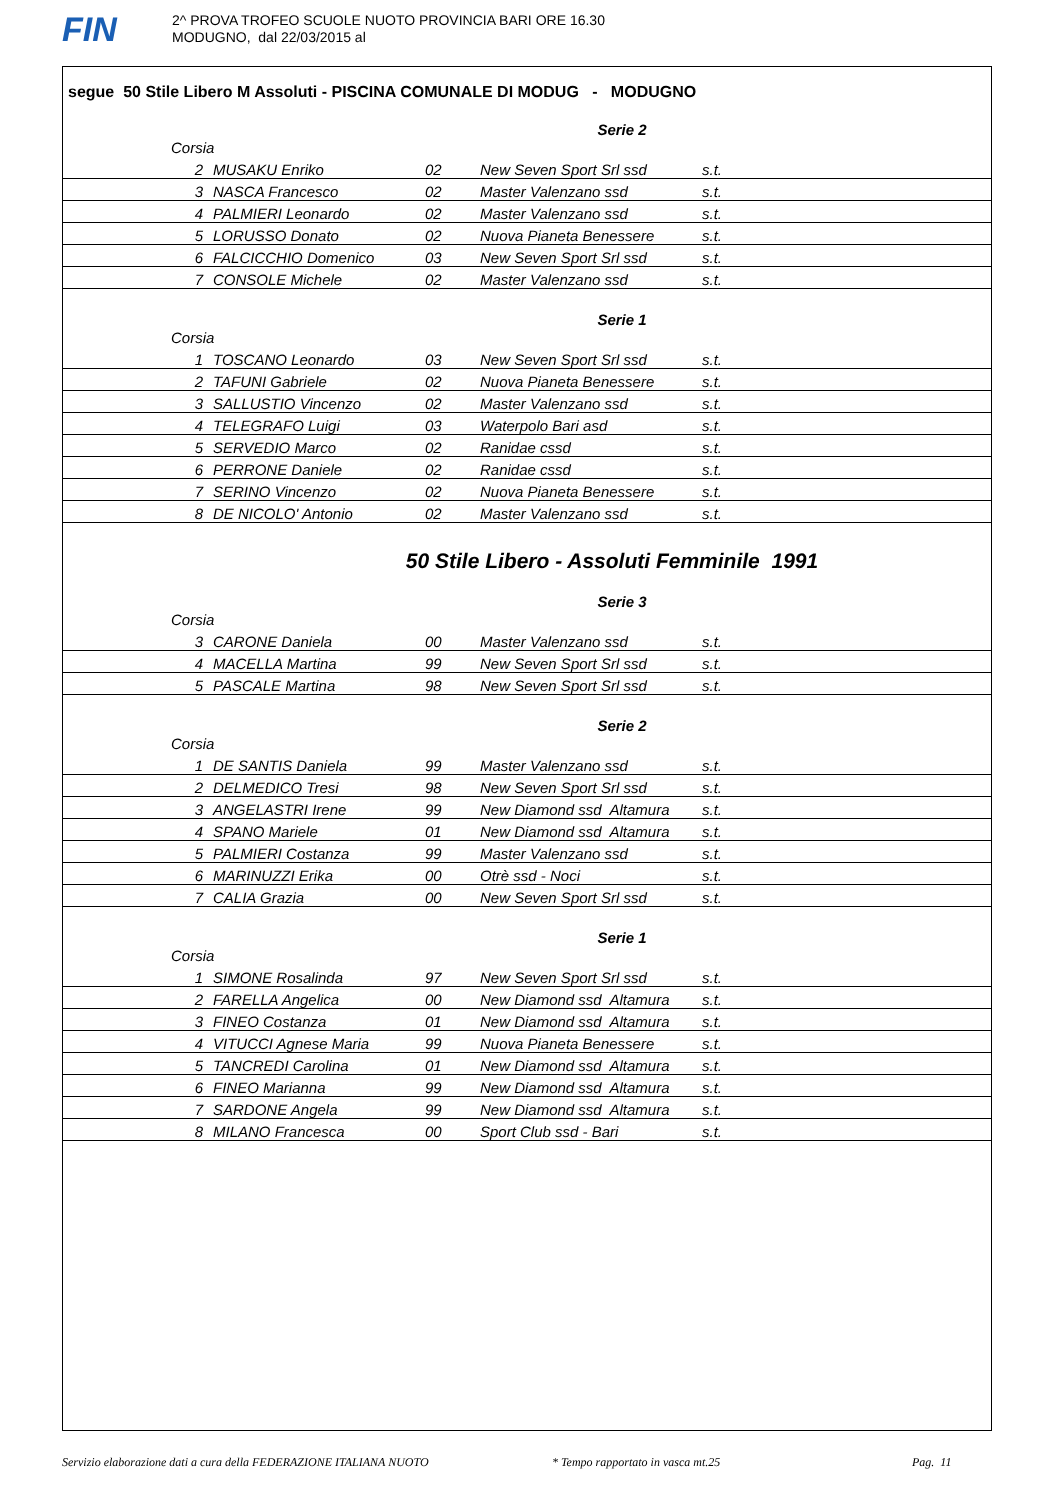FIN
2^ PROVA TROFEO SCUOLE NUOTO PROVINCIA BARI ORE 16.30
MODUGNO, dal 22/03/2015 al
segue 50 Stile Libero M Assoluti - PISCINA COMUNALE DI MODUG - MODUGNO
Serie 2
| Corsia | | | | |
| --- | --- | --- | --- | --- |
| 2 | MUSAKU Enriko | 02 | New Seven Sport Srl ssd | s.t. |
| 3 | NASCA Francesco | 02 | Master Valenzano ssd | s.t. |
| 4 | PALMIERI Leonardo | 02 | Master Valenzano ssd | s.t. |
| 5 | LORUSSO Donato | 02 | Nuova Pianeta Benessere | s.t. |
| 6 | FALCICCHIO Domenico | 03 | New Seven Sport Srl ssd | s.t. |
| 7 | CONSOLE Michele | 02 | Master Valenzano ssd | s.t. |
Serie 1
| Corsia | | | | |
| --- | --- | --- | --- | --- |
| 1 | TOSCANO Leonardo | 03 | New Seven Sport Srl ssd | s.t. |
| 2 | TAFUNI Gabriele | 02 | Nuova Pianeta Benessere | s.t. |
| 3 | SALLUSTIO Vincenzo | 02 | Master Valenzano ssd | s.t. |
| 4 | TELEGRAFO Luigi | 03 | Waterpolo Bari asd | s.t. |
| 5 | SERVEDIO Marco | 02 | Ranidae cssd | s.t. |
| 6 | PERRONE Daniele | 02 | Ranidae cssd | s.t. |
| 7 | SERINO Vincenzo | 02 | Nuova Pianeta Benessere | s.t. |
| 8 | DE NICOLO' Antonio | 02 | Master Valenzano ssd | s.t. |
50 Stile Libero - Assoluti Femminile 1991
Serie 3
| Corsia | | | | |
| --- | --- | --- | --- | --- |
| 3 | CARONE Daniela | 00 | Master Valenzano ssd | s.t. |
| 4 | MACELLA Martina | 99 | New Seven Sport Srl ssd | s.t. |
| 5 | PASCALE Martina | 98 | New Seven Sport Srl ssd | s.t. |
Serie 2
| Corsia | | | | |
| --- | --- | --- | --- | --- |
| 1 | DE SANTIS Daniela | 99 | Master Valenzano ssd | s.t. |
| 2 | DELMEDICO Tresi | 98 | New Seven Sport Srl ssd | s.t. |
| 3 | ANGELASTRI Irene | 99 | New Diamond ssd Altamura | s.t. |
| 4 | SPANO Mariele | 01 | New Diamond ssd Altamura | s.t. |
| 5 | PALMIERI Costanza | 99 | Master Valenzano ssd | s.t. |
| 6 | MARINUZZI Erika | 00 | Otrè ssd - Noci | s.t. |
| 7 | CALIA Grazia | 00 | New Seven Sport Srl ssd | s.t. |
Serie 1
| Corsia | | | | |
| --- | --- | --- | --- | --- |
| 1 | SIMONE Rosalinda | 97 | New Seven Sport Srl ssd | s.t. |
| 2 | FARELLA Angelica | 00 | New Diamond ssd Altamura | s.t. |
| 3 | FINEO Costanza | 01 | New Diamond ssd Altamura | s.t. |
| 4 | VITUCCI Agnese Maria | 99 | Nuova Pianeta Benessere | s.t. |
| 5 | TANCREDI Carolina | 01 | New Diamond ssd Altamura | s.t. |
| 6 | FINEO Marianna | 99 | New Diamond ssd Altamura | s.t. |
| 7 | SARDONE Angela | 99 | New Diamond ssd Altamura | s.t. |
| 8 | MILANO Francesca | 00 | Sport Club ssd - Bari | s.t. |
Servizio elaborazione dati a cura della FEDERAZIONE ITALIANA NUOTO * Tempo rapportato in vasca mt.25 Pag. 11